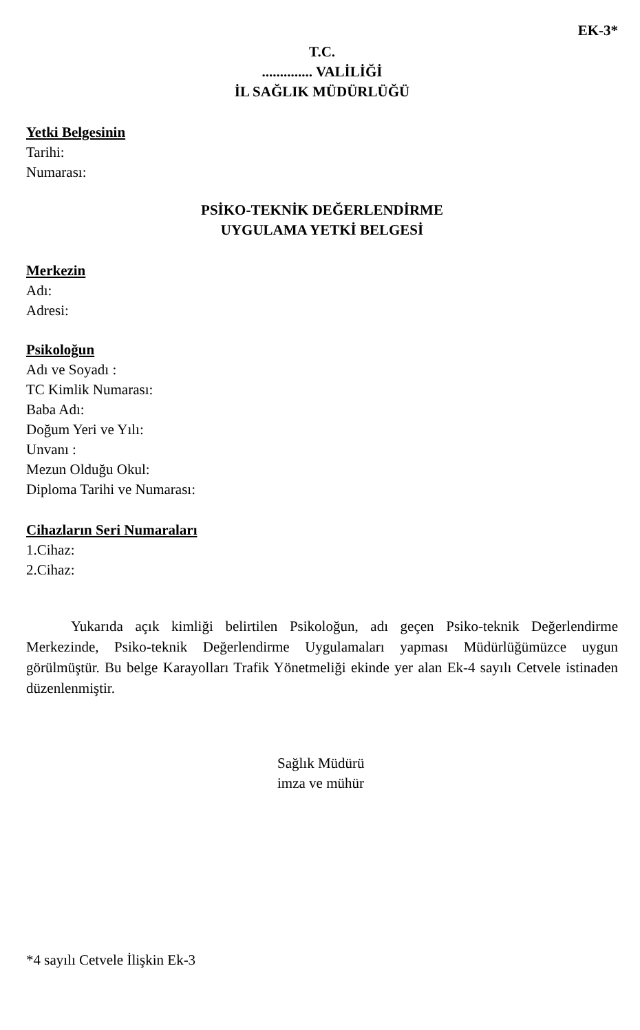EK-3*
T.C.
.............. VALİLİĞİ
İL SAĞLIK MÜDÜRLÜĞÜ
Yetki Belgesinin
Tarihi:
Numarası:
PSİKO-TEKNİK DEĞERLENDİRME
UYGULAMA YETKİ BELGESİ
Merkezin
Adı:
Adresi:
Psikoloğun
Adı ve Soyadı :
TC Kimlik Numarası:
Baba Adı:
Doğum Yeri ve Yılı:
Unvanı :
Mezun Olduğu Okul:
Diploma Tarihi ve Numarası:
Cihazların Seri Numaraları
1.Cihaz:
2.Cihaz:
Yukarıda açık kimliği belirtilen Psikoloğun, adı geçen Psiko-teknik Değerlendirme Merkezinde, Psiko-teknik Değerlendirme Uygulamaları yapması Müdürlüğümüzce uygun görülmüştür. Bu belge Karayolları Trafik Yönetmeliği ekinde yer alan Ek-4 sayılı Cetvele istinaden düzenlenmiştir.
Sağlık Müdürü
imza ve mühür
*4 sayılı Cetvele İlişkin Ek-3